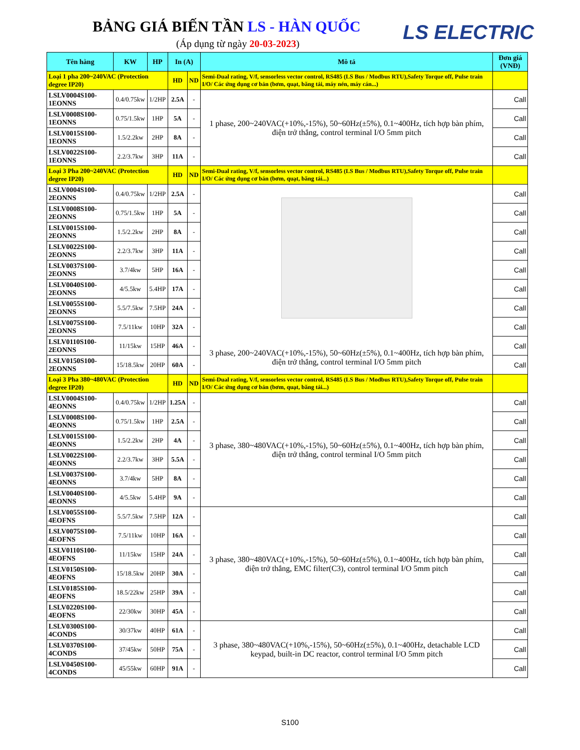BẢNG GIÁ BIẾN TẦN LS - HÀN QUỐC
(Áp dụng từ ngày 20-03-2023) LS ELECTRIC
| Tên hàng | KW | HP | In (A) | | Mô tả | Đơn giá (VNĐ) |
| --- | --- | --- | --- | --- | --- | --- |
| Loại 1 pha 200~240VAC (Protection degree IP20) | | | HD | ND | Semi-Dual rating, V/f, sensorless vector control, RS485 (LS Bus / Modbus RTU),Safety Torque off, Pulse train I/O/ Các ứng dụng cơ bản (bơm, quạt, băng tải, máy nén, máy cán...) | |
| LSLV0004S100-1EONNS | 0.4/0.75kw | 1/2HP | 2.5A | - | 1 phase, 200~240VAC(+10%,-15%), 50~60Hz(±5%), 0.1~400Hz, tích hợp bàn phím, điện trở thắng, control terminal I/O 5mm pitch | Call |
| LSLV0008S100-1EONNS | 0.75/1.5kw | 1HP | 5A | - | | Call |
| LSLV0015S100-1EONNS | 1.5/2.2kw | 2HP | 8A | - | | Call |
| LSLV0022S100-1EONNS | 2.2/3.7kw | 3HP | 11A | - | | Call |
| Loại 3 Pha 200~240VAC (Protection degree IP20) | | | HD | ND | Semi-Dual rating, V/f, sensorless vector control, RS485 (LS Bus / Modbus RTU),Safety Torque off, Pulse train I/O/ Các ứng dụng cơ bản (bơm, quạt, băng tải...) | |
| LSLV0004S100-2EONNS | 0.4/0.75kw | 1/2HP | 2.5A | - | 3 phase, 200~240VAC(+10%,-15%), 50~60Hz(±5%), 0.1~400Hz, tích hợp bàn phím, điện trở thắng, control terminal I/O 5mm pitch | Call |
| LSLV0008S100-2EONNS | 0.75/1.5kw | 1HP | 5A | - | | Call |
| LSLV0015S100-2EONNS | 1.5/2.2kw | 2HP | 8A | - | | Call |
| LSLV0022S100-2EONNS | 2.2/3.7kw | 3HP | 11A | - | | Call |
| LSLV0037S100-2EONNS | 3.7/4kw | 5HP | 16A | - | | Call |
| LSLV0040S100-2EONNS | 4/5.5kw | 5.4HP | 17A | - | | Call |
| LSLV0055S100-2EONNS | 5.5/7.5kw | 7.5HP | 24A | - | | Call |
| LSLV0075S100-2EONNS | 7.5/11kw | 10HP | 32A | - | | Call |
| LSLV0110S100-2EONNS | 11/15kw | 15HP | 46A | - | | Call |
| LSLV0150S100-2EONNS | 15/18.5kw | 20HP | 60A | - | | Call |
| Loại 3 Pha 380~480VAC (Protection degree IP20) | | | HD | ND | Semi-Dual rating, V/f, sensorless vector control, RS485 (LS Bus / Modbus RTU),Safety Torque off, Pulse train I/O/ Các ứng dụng cơ bản (bơm, quạt, băng tải...) | |
| LSLV0004S100-4EONNS | 0.4/0.75kw | 1/2HP | 1.25A | - | 3 phase, 380~480VAC(+10%,-15%), 50~60Hz(±5%), 0.1~400Hz, tích hợp bàn phím, điện trở thắng, control terminal I/O 5mm pitch | Call |
| LSLV0008S100-4EONNS | 0.75/1.5kw | 1HP | 2.5A | - | | Call |
| LSLV0015S100-4EONNS | 1.5/2.2kw | 2HP | 4A | - | | Call |
| LSLV0022S100-4EONNS | 2.2/3.7kw | 3HP | 5.5A | - | | Call |
| LSLV0037S100-4EONNS | 3.7/4kw | 5HP | 8A | - | | Call |
| LSLV0040S100-4EONNS | 4/5.5kw | 5.4HP | 9A | - | | Call |
| LSLV0055S100-4EOFNS | 5.5/7.5kw | 7.5HP | 12A | - | 3 phase, 380~480VAC(+10%,-15%), 50~60Hz(±5%), 0.1~400Hz, tích hợp bàn phím, điện trở thắng, EMC filter(C3), control terminal I/O 5mm pitch | Call |
| LSLV0075S100-4EOFNS | 7.5/11kw | 10HP | 16A | - | | Call |
| LSLV0110S100-4EOFNS | 11/15kw | 15HP | 24A | - | | Call |
| LSLV0150S100-4EOFNS | 15/18.5kw | 20HP | 30A | - | | Call |
| LSLV0185S100-4EOFNS | 18.5/22kw | 25HP | 39A | - | | Call |
| LSLV0220S100-4EOFNS | 22/30kw | 30HP | 45A | - | | Call |
| LSLV0300S100-4CONDS | 30/37kw | 40HP | 61A | - | 3 phase, 380~480VAC(+10%,-15%), 50~60Hz(±5%), 0.1~400Hz, detachable LCD keypad, built-in DC reactor, control terminal I/O 5mm pitch | Call |
| LSLV0370S100-4CONDS | 37/45kw | 50HP | 75A | - | | Call |
| LSLV0450S100-4CONDS | 45/55kw | 60HP | 91A | - | | Call |
S100